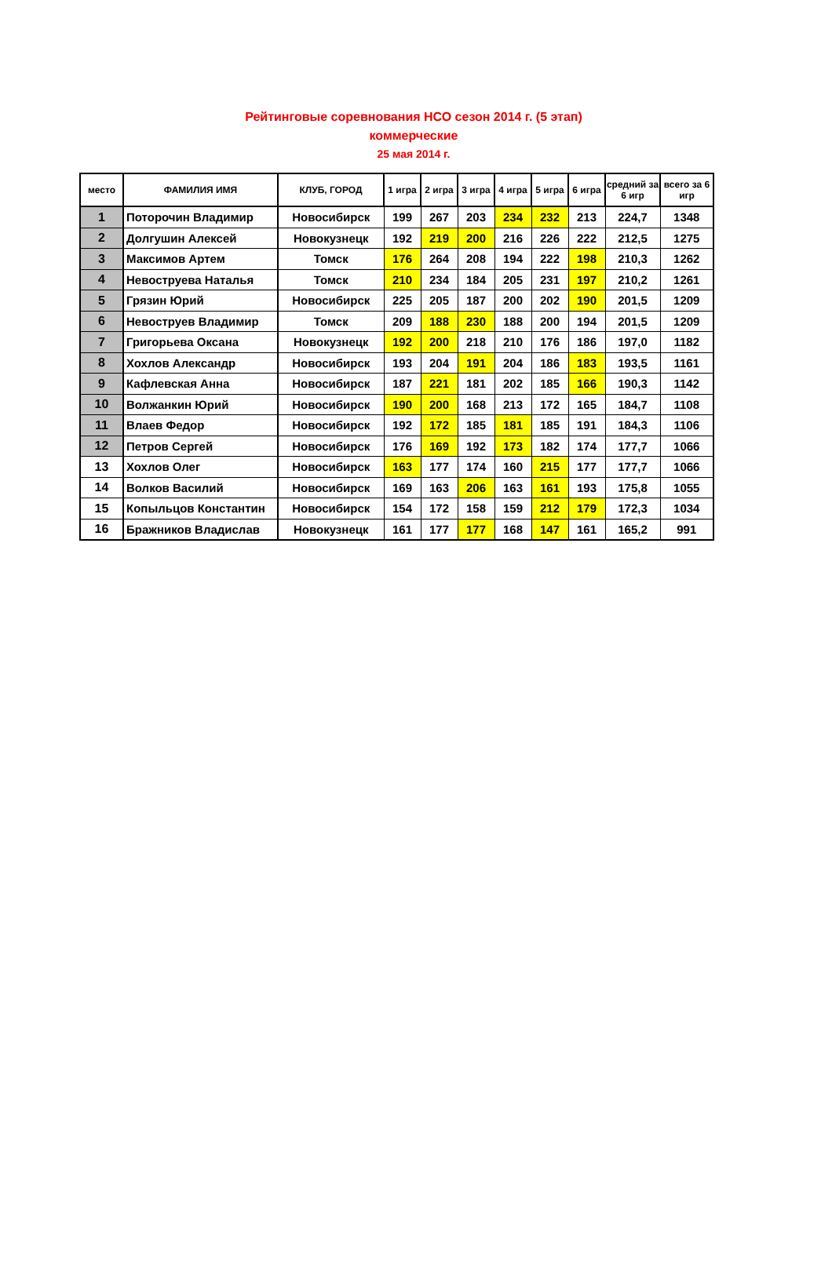Рейтинговые соревнования НСО сезон 2014 г. (5 этап)
коммерческие
25 мая 2014 г.
| место | ФАМИЛИЯ ИМЯ | КЛУБ, ГОРОД | 1 игра | 2 игра | 3 игра | 4 игра | 5 игра | 6 игра | средний за 6 игр | всего за 6 игр |
| --- | --- | --- | --- | --- | --- | --- | --- | --- | --- | --- |
| 1 | Поторочин Владимир | Новосибирск | 199 | 267 | 203 | 234 | 232 | 213 | 224,7 | 1348 |
| 2 | Долгушин Алексей | Новокузнецк | 192 | 219 | 200 | 216 | 226 | 222 | 212,5 | 1275 |
| 3 | Максимов Артем | Томск | 176 | 264 | 208 | 194 | 222 | 198 | 210,3 | 1262 |
| 4 | Невоструева Наталья | Томск | 210 | 234 | 184 | 205 | 231 | 197 | 210,2 | 1261 |
| 5 | Грязин Юрий | Новосибирск | 225 | 205 | 187 | 200 | 202 | 190 | 201,5 | 1209 |
| 6 | Невоструев Владимир | Томск | 209 | 188 | 230 | 188 | 200 | 194 | 201,5 | 1209 |
| 7 | Григорьева Оксана | Новокузнецк | 192 | 200 | 218 | 210 | 176 | 186 | 197,0 | 1182 |
| 8 | Хохлов Александр | Новосибирск | 193 | 204 | 191 | 204 | 186 | 183 | 193,5 | 1161 |
| 9 | Кафлевская Анна | Новосибирск | 187 | 221 | 181 | 202 | 185 | 166 | 190,3 | 1142 |
| 10 | Волжанкин Юрий | Новосибирск | 190 | 200 | 168 | 213 | 172 | 165 | 184,7 | 1108 |
| 11 | Влаев Федор | Новосибирск | 192 | 172 | 185 | 181 | 185 | 191 | 184,3 | 1106 |
| 12 | Петров Сергей | Новосибирск | 176 | 169 | 192 | 173 | 182 | 174 | 177,7 | 1066 |
| 13 | Хохлов Олег | Новосибирск | 163 | 177 | 174 | 160 | 215 | 177 | 177,7 | 1066 |
| 14 | Волков Василий | Новосибирск | 169 | 163 | 206 | 163 | 161 | 193 | 175,8 | 1055 |
| 15 | Копыльцов Константин | Новосибирск | 154 | 172 | 158 | 159 | 212 | 179 | 172,3 | 1034 |
| 16 | Бражников Владислав | Новокузнецк | 161 | 177 | 177 | 168 | 147 | 161 | 165,2 | 991 |